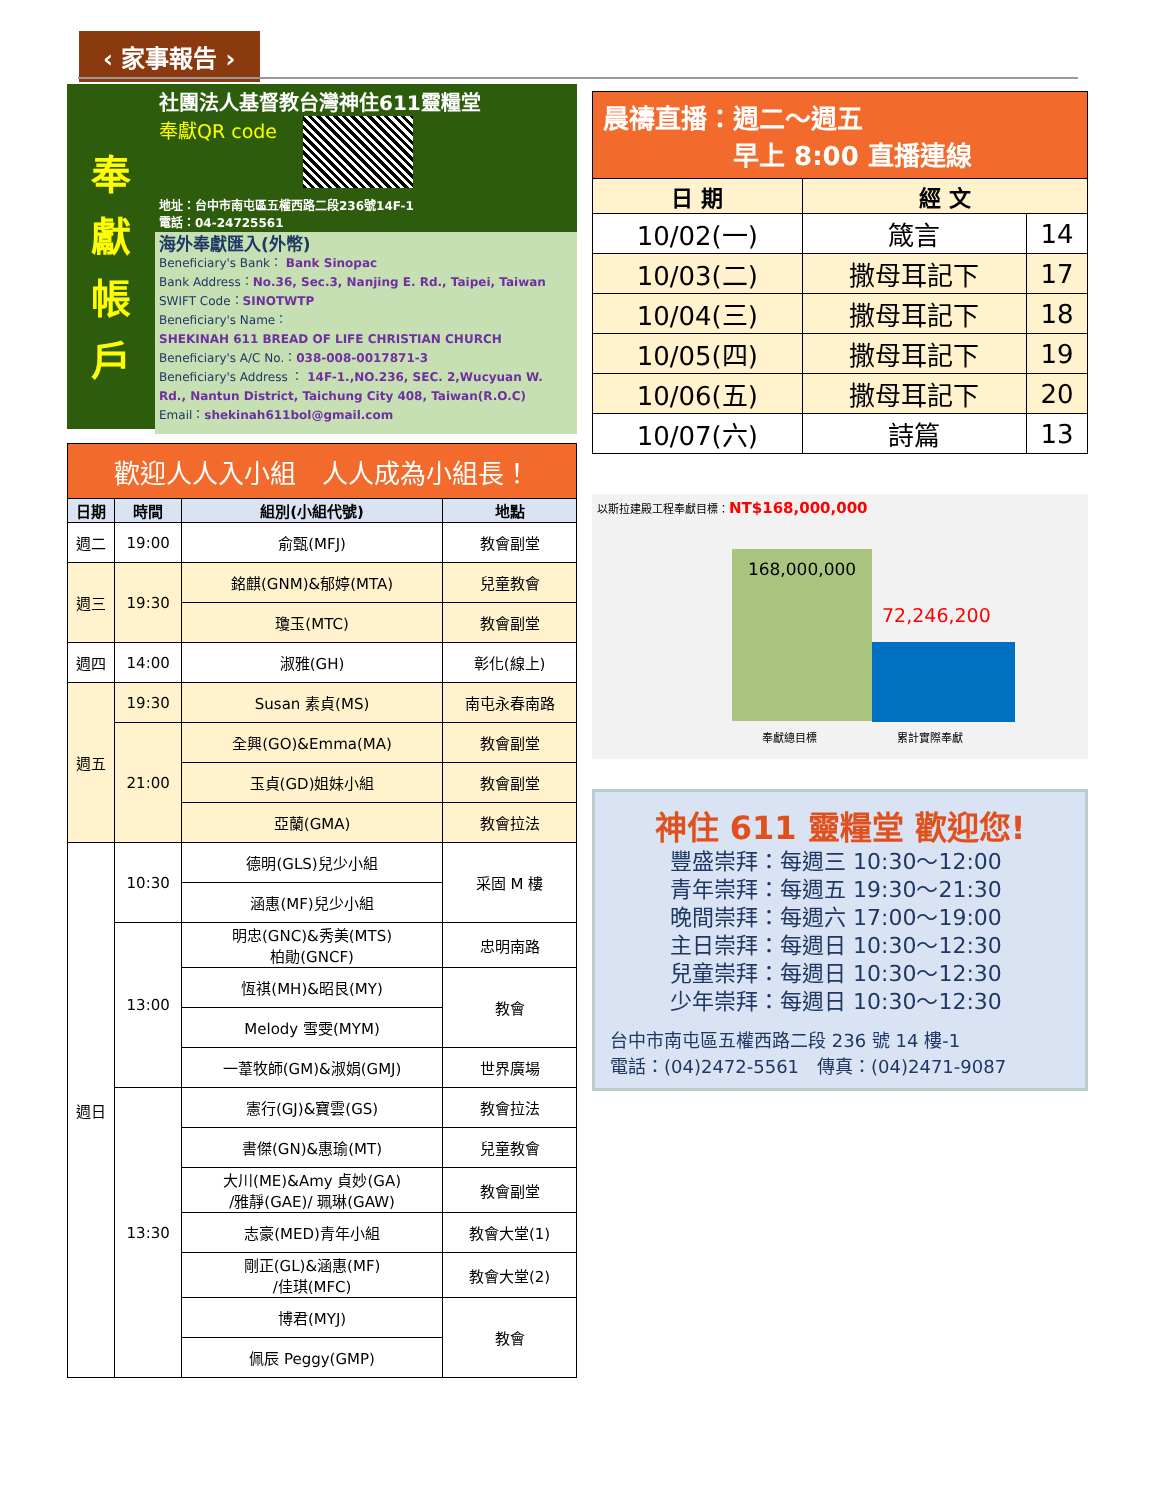‹ 家事報告 ›
奉
獻
帳
戶
社團法人基督教台灣神住611靈糧堂
奉獻QR code
地址：台中市南屯區五權西路二段236號14F-1
電話：04-24725561
海外奉獻匯入(外幣)
Beneficiary's Bank： Bank Sinopac
Bank Address：No.36, Sec.3, Nanjing E. Rd., Taipei, Taiwan
SWIFT Code：SINOTWTP
Beneficiary's Name：
SHEKINAH 611 BREAD OF LIFE CHRISTIAN CHURCH
Beneficiary's A/C No.：038-008-0017871-3
Beneficiary's Address ： 14F-1.,NO.236, SEC. 2,Wucyuan W. Rd., Nantun District, Taichung City 408, Taiwan(R.O.C)
Email：shekinah611bol@gmail.com
| 歡迎人人入小組 人人成為小組長！ | | | |
| 日期 | 時間 | 組別(小組代號) | 地點 |
| 週二 | 19:00 | 俞甄(MFJ) | 教會副堂 |
| 週三 | 19:30 | 銘麒(GNM)&郁婷(MTA) | 兒童教會 |
| | | 瓊玉(MTC) | 教會副堂 |
| 週四 | 14:00 | 淑雅(GH) | 彰化(線上) |
| 週五 | 19:30 | Susan 素貞(MS) | 南屯永春南路 |
| | 21:00 | 全興(GO)&Emma(MA) | 教會副堂 |
| | | 玉貞(GD)姐妹小組 | 教會副堂 |
| | | 亞蘭(GMA) | 教會拉法 |
| 週日 | 10:30 | 德明(GLS)兒少小組 | 采固 M 樓 |
| | | 涵惠(MF)兒少小組 | |
| | 13:00 | 明忠(GNC)&秀美(MTS) 柏勛(GNCF) | 忠明南路 |
| | | 恆祺(MH)&昭艮(MY) | 教會 |
| | | Melody 雪雯(MYM) | |
| | | 一葦牧師(GM)&淑娟(GMJ) | 世界廣場 |
| | 13:30 | 憲行(GJ)&寶雲(GS) | 教會拉法 |
| | | 書傑(GN)&惠瑜(MT) | 兒童教會 |
| | | 大川(ME)&Amy 貞妙(GA) /雅靜(GAE)/ 珮琳(GAW) | 教會副堂 |
| | | 志豪(MED)青年小組 | 教會大堂(1) |
| | | 剛正(GL)&涵惠(MF) /佳琪(MFC) | 教會大堂(2) |
| | | 博君(MYJ) | 教會 |
| | | 佩辰 Peggy(GMP) | |
| 晨禱直播：週二～週五 早上 8:00 直播連線 | | |
| 日 期 | 經 文 | |
| 10/02(一) | 箴言 | 14 |
| 10/03(二) | 撒母耳記下 | 17 |
| 10/04(三) | 撒母耳記下 | 18 |
| 10/05(四) | 撒母耳記下 | 19 |
| 10/06(五) | 撒母耳記下 | 20 |
| 10/07(六) | 詩篇 | 13 |
以斯拉建殿工程奉獻目標：NT$168,000,000
168,000,000
72,246,200
奉獻總目標 累計實際奉獻
神住 611 靈糧堂 歡迎您!
豐盛崇拜：每週三 10:30～12:00
青年崇拜：每週五 19:30～21:30
晚間崇拜：每週六 17:00～19:00
主日崇拜：每週日 10:30～12:30
兒童崇拜：每週日 10:30～12:30
少年崇拜：每週日 10:30～12:30
台中市南屯區五權西路二段 236 號 14 樓-1
電話：(04)2472-5561　傳真：(04)2471-9087